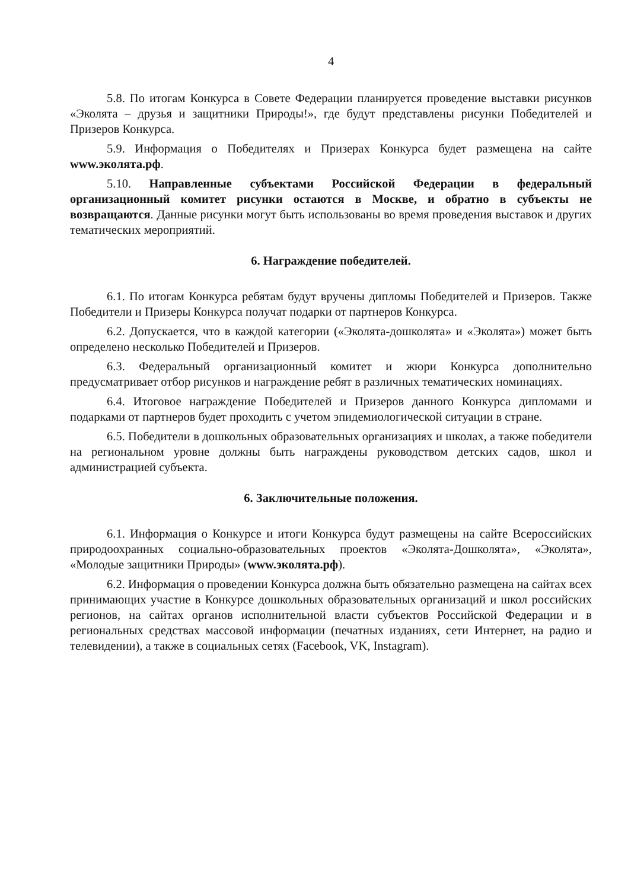4
5.8. По итогам Конкурса в Совете Федерации планируется проведение выставки рисунков «Эколята – друзья и защитники Природы!», где будут представлены рисунки Победителей и Призеров Конкурса.
5.9. Информация о Победителях и Призерах Конкурса будет размещена на сайте www.эколята.рф.
5.10. Направленные субъектами Российской Федерации в федеральный организационный комитет рисунки остаются в Москве, и обратно в субъекты не возвращаются. Данные рисунки могут быть использованы во время проведения выставок и других тематических мероприятий.
6. Награждение победителей.
6.1. По итогам Конкурса ребятам будут вручены дипломы Победителей и Призеров. Также Победители и Призеры Конкурса получат подарки от партнеров Конкурса.
6.2. Допускается, что в каждой категории («Эколята-дошколята» и «Эколята») может быть определено несколько Победителей и Призеров.
6.3. Федеральный организационный комитет и жюри Конкурса дополнительно предусматривает отбор рисунков и награждение ребят в различных тематических номинациях.
6.4. Итоговое награждение Победителей и Призеров данного Конкурса дипломами и подарками от партнеров будет проходить с учетом эпидемиологической ситуации в стране.
6.5. Победители в дошкольных образовательных организациях и школах, а также победители на региональном уровне должны быть награждены руководством детских садов, школ и администрацией субъекта.
6. Заключительные положения.
6.1. Информация о Конкурсе и итоги Конкурса будут размещены на сайте Всероссийских природоохранных социально-образовательных проектов «Эколята-Дошколята», «Эколята», «Молодые защитники Природы» (www.эколята.рф).
6.2. Информация о проведении Конкурса должна быть обязательно размещена на сайтах всех принимающих участие в Конкурсе дошкольных образовательных организаций и школ российских регионов, на сайтах органов исполнительной власти субъектов Российской Федерации и в региональных средствах массовой информации (печатных изданиях, сети Интернет, на радио и телевидении), а также в социальных сетях (Facebook, VK, Instagram).